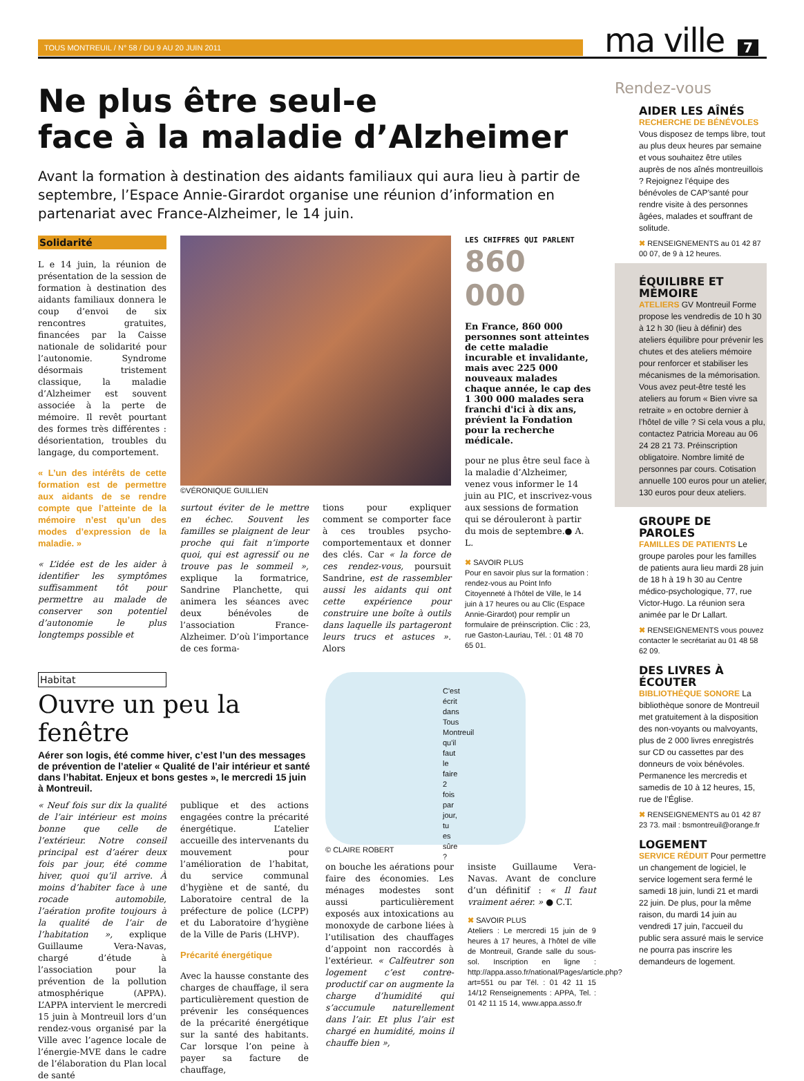TOUS MONTREUIL / N° 58 / DU 9 AU 20 JUIN 2011 ma ville 7
Ne plus être seul-e
face à la maladie d’Alzheimer
Avant la formation à destination des aidants familiaux qui aura lieu à partir de septembre, l’Espace Annie-Girardot organise une réunion d’information en partenariat avec France-Alzheimer, le 14 juin.
Solidarité
L e 14 juin, la réunion de présentation de la session de formation à destination des aidants familiaux donnera le coup d’envoi de six rencontres gratuites, financées par la Caisse nationale de solidarité pour l’autonomie. Syndrome désormais tristement classique, la maladie d’Alzheimer est souvent associée à la perte de mémoire. Il revêt pourtant des formes très différentes : désorientation, troubles du langage, du comportement.
« L’un des intérêts de cette formation est de permettre aux aidants de se rendre compte que l’atteinte de la mémoire n’est qu’un des modes d’expression de la maladie. »
« L’idée est de les aider à identifier les symptômes suffisamment tôt pour permettre au malade de conserver son potentiel d’autonomie le plus longtemps possible et
©VÉRONIQUE GUILLIEN
surtout éviter de le mettre en échec. Souvent les familles se plaignent de leur proche qui fait n’importe quoi, qui est agressif ou ne trouve pas le sommeil », explique la formatrice, Sandrine Planchette, qui animera les séances avec deux bénévoles de l’association France-Alzheimer. D’où l’importance de ces forma-
tions pour expliquer comment se comporter face à ces troubles psycho-comportementaux et donner des clés. Car « la force de ces rendez-vous, poursuit Sandrine, est de rassembler aussi les aidants qui ont cette expérience pour construire une boîte à outils dans laquelle ils partageront leurs trucs et astuces ». Alors
LES CHIFFRES QUI PARLENT
860 000
En France, 860 000 personnes sont atteintes de cette maladie incurable et invalidante, mais avec 225 000 nouveaux malades chaque année, le cap des 1 300 000 malades sera franchi d'ici à dix ans, prévient la Fondation pour la recherche médicale.
pour ne plus être seul face à la maladie d’Alzheimer, venez vous informer le 14 juin au PIC, et inscrivez-vous aux sessions de formation qui se dérouleront à partir du mois de septembre.● A. L.
✖ SAVOIR PLUS
Pour en savoir plus sur la formation : rendez-vous au Point Info Citoyenneté à l’hôtel de Ville, le 14 juin à 17 heures ou au Clic (Espace Annie-Girardot) pour remplir un formulaire de préinscription. Clic : 23, rue Gaston-Lauriau, Tél. : 01 48 70 65 01.
Habitat
Ouvre un peu la fenêtre
Aérer son logis, été comme hiver, c’est l’un des messages de prévention de l’atelier « Qualité de l’air intérieur et santé dans l’habitat. Enjeux et bons gestes », le mercredi 15 juin à Montreuil.
« Neuf fois sur dix la qualité de l’air intérieur est moins bonne que celle de l’extérieur. Notre conseil principal est d’aérer deux fois par jour, été comme hiver, quoi qu’il arrive. À moins d’habiter face à une rocade automobile, l’aération profite toujours à la qualité de l’air de l’habitation », explique Guillaume Vera-Navas, chargé d’étude à l’association pour la prévention de la pollution atmosphérique (APPA). L’APPA intervient le mercredi 15 juin à Montreuil lors d’un rendez-vous organisé par la Ville avec l’agence locale de l’énergie-MVE dans le cadre de l’élaboration du Plan local de santé
publique et des actions engagées contre la précarité énergétique. L’atelier accueille des intervenants du mouvement pour l’amélioration de l’habitat, du service communal d'hygiène et de santé, du Laboratoire central de la préfecture de police (LCPP) et du Laboratoire d’hygiène de la Ville de Paris (LHVP).
Précarité énergétique
Avec la hausse constante des charges de chauffage, il sera particulièrement question de prévenir les conséquences de la précarité énergétique sur la santé des habitants. Car lorsque l’on peine à payer sa facture de chauffage,
C'est écrit dans Tous Montreuil qu'il faut le faire 2 fois par jour, tu es sûre ?
© CLAIRE ROBERT
on bouche les aérations pour faire des économies. Les ménages modestes sont aussi particulièrement exposés aux intoxications au monoxyde de carbone liées à l’utilisation des chauffages d’appoint non raccordés à l’extérieur. « Calfeutrer son logement c’est contre-productif car on augmente la charge d’humidité qui s’accumule naturellement dans l’air. Et plus l’air est chargé en humidité, moins il chauffe bien »,
insiste Guillaume Vera-Navas. Avant de conclure d’un définitif : « Il faut vraiment aérer. » ● C.T.
✖ SAVOIR PLUS
Ateliers : Le mercredi 15 juin de 9 heures à 17 heures, à l’hôtel de ville de Montreuil, Grande salle du sous-sol. Inscription en ligne : http://appa.asso.fr/national/Pages/article.php?art=551 ou par Tél. : 01 42 11 15 14/12 Renseignements : APPA, Tel. : 01 42 11 15 14, www.appa.asso.fr
Rendez-vous
AIDER LES AÎNÉS
RECHERCHE DE BÉNÉVOLES
Vous disposez de temps libre, tout au plus deux heures par semaine et vous souhaitez être utiles auprès de nos aînés montreuillois ? Rejoignez l’équipe des bénévoles de CAP’santé pour rendre visite à des personnes âgées, malades et souffrant de solitude.
✖ RENSEIGNEMENTS au 01 42 87 00 07, de 9 à 12 heures.
ÉQUILIBRE ET MÉMOIRE
ATELIERS GV Montreuil Forme propose les vendredis de 10 h 30 à 12 h 30 (lieu à définir) des ateliers équilibre pour prévenir les chutes et des ateliers mémoire pour renforcer et stabiliser les mécanismes de la mémorisation. Vous avez peut-être testé les ateliers au forum « Bien vivre sa retraite » en octobre dernier à l’hôtel de ville ? Si cela vous a plu, contactez Patricia Moreau au 06 24 28 21 73. Préinscription obligatoire. Nombre limité de personnes par cours. Cotisation annuelle 100 euros pour un atelier, 130 euros pour deux ateliers.
GROUPE DE PAROLES
FAMILLES DE PATIENTS Le groupe paroles pour les familles de patients aura lieu mardi 28 juin de 18 h à 19 h 30 au Centre médico-psychologique, 77, rue Victor-Hugo. La réunion sera animée par le Dr Lallart.
✖ RENSEIGNEMENTS vous pouvez contacter le secrétariat au 01 48 58 62 09.
DES LIVRES À ÉCOUTER
BIBLIOTHÈQUE SONORE La bibliothèque sonore de Montreuil met gratuitement à la disposition des non-voyants ou malvoyants, plus de 2 000 livres enregistrés sur CD ou cassettes par des donneurs de voix bénévoles. Permanence les mercredis et samedis de 10 à 12 heures, 15, rue de l’Église.
✖ RENSEIGNEMENTS au 01 42 87 23 73. mail : bsmontreuil@orange.fr
LOGEMENT
SERVICE RÉDUIT Pour permettre un changement de logiciel, le service logement sera fermé le samedi 18 juin, lundi 21 et mardi 22 juin. De plus, pour la même raison, du mardi 14 juin au vendredi 17 juin, l'accueil du public sera assuré mais le service ne pourra pas inscrire les demandeurs de logement.